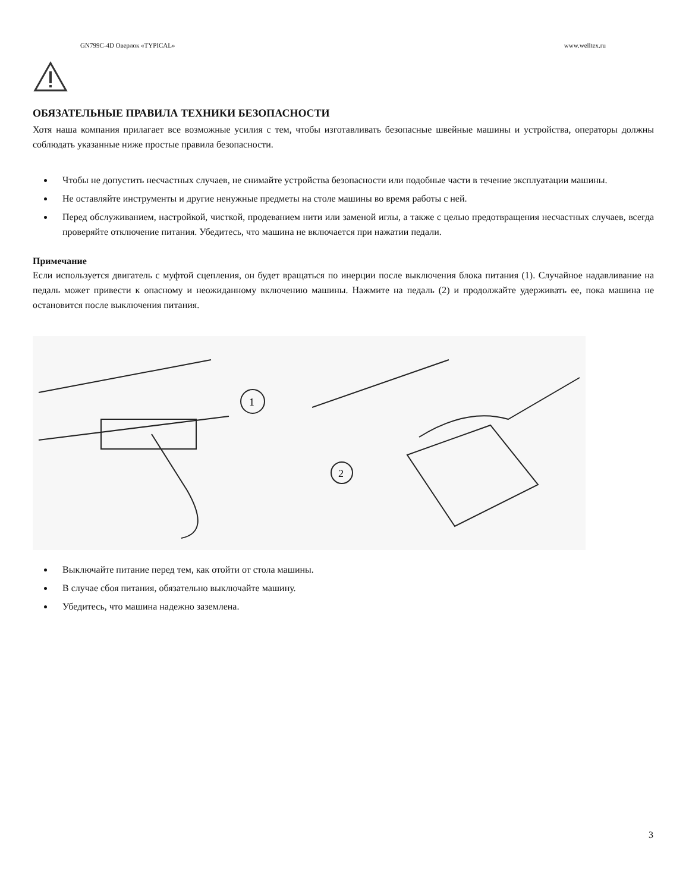GN799C-4D Оверлок «TYPICAL» www.welltex.ru
ОБЯЗАТЕЛЬНЫЕ ПРАВИЛА ТЕХНИКИ БЕЗОПАСНОСТИ
Хотя наша компания прилагает все возможные усилия с тем, чтобы изготавливать безопасные швейные машины и устройства, операторы должны соблюдать указанные ниже простые правила безопасности.
Чтобы не допустить несчастных случаев, не снимайте устройства безопасности или подобные части в течение эксплуатации машины.
Не оставляйте инструменты и другие ненужные предметы на столе машины во время работы с ней.
Перед обслуживанием, настройкой, чисткой, продеванием нити или заменой иглы, а также с целью предотвращения несчастных случаев, всегда проверяйте отключение питания. Убедитесь, что машина не включается при нажатии педали.
Примечание
Если используется двигатель с муфтой сцепления, он будет вращаться по инерции после выключения блока питания (1). Случайное надавливание на педаль может привести к опасному и неожиданному включению машины. Нажмите на педаль (2) и продолжайте удерживать ее, пока машина не остановится после выключения питания.
1
2
Выключайте питание перед тем, как отойти от стола машины.
В случае сбоя питания, обязательно выключайте машину.
Убедитесь, что машина надежно заземлена.
3